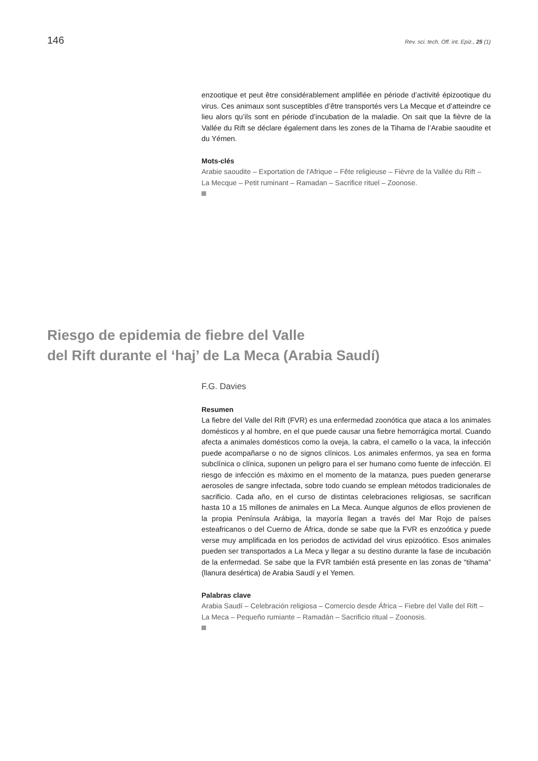146 Rev. sci. tech. Off. int. Epiz., 25 (1)
enzootique et peut être considérablement amplifiée en période d’activité épizootique du virus. Ces animaux sont susceptibles d’être transportés vers La Mecque et d’atteindre ce lieu alors qu’ils sont en période d’incubation de la maladie. On sait que la fièvre de la Vallée du Rift se déclare également dans les zones de la Tihama de l’Arabie saoudite et du Yémen.
Mots-clés
Arabie saoudite – Exportation de l'Afrique – Fête religieuse – Fièvre de la Vallée du Rift – La Mecque – Petit ruminant – Ramadan – Sacrifice rituel – Zoonose.
Riesgo de epidemia de fiebre del Valle
del Rift durante el ‘haj’ de La Meca (Arabia Saudí)
F.G. Davies
Resumen
La fiebre del Valle del Rift (FVR) es una enfermedad zoonótica que ataca a los animales domésticos y al hombre, en el que puede causar una fiebre hemorrágica mortal. Cuando afecta a animales domésticos como la oveja, la cabra, el camello o la vaca, la infección puede acompañarse o no de signos clínicos. Los animales enfermos, ya sea en forma subclínica o clínica, suponen un peligro para el ser humano como fuente de infección. El riesgo de infección es máximo en el momento de la matanza, pues pueden generarse aerosoles de sangre infectada, sobre todo cuando se emplean métodos tradicionales de sacrificio. Cada año, en el curso de distintas celebraciones religiosas, se sacrifican hasta 10 a 15 millones de animales en La Meca. Aunque algunos de ellos provienen de la propia Península Arábiga, la mayoría llegan a través del Mar Rojo de países esteafricanos o del Cuerno de África, donde se sabe que la FVR es enzoótica y puede verse muy amplificada en los periodos de actividad del virus epizoótico. Esos animales pueden ser transportados a La Meca y llegar a su destino durante la fase de incubación de la enfermedad. Se sabe que la FVR también está presente en las zonas de “tihama” (llanura desértica) de Arabia Saudí y el Yemen.
Palabras clave
Arabia Saudí – Celebración religiosa – Comercio desde África – Fiebre del Valle del Rift – La Meca – Pequeño rumiante – Ramadán – Sacrificio ritual – Zoonosis.